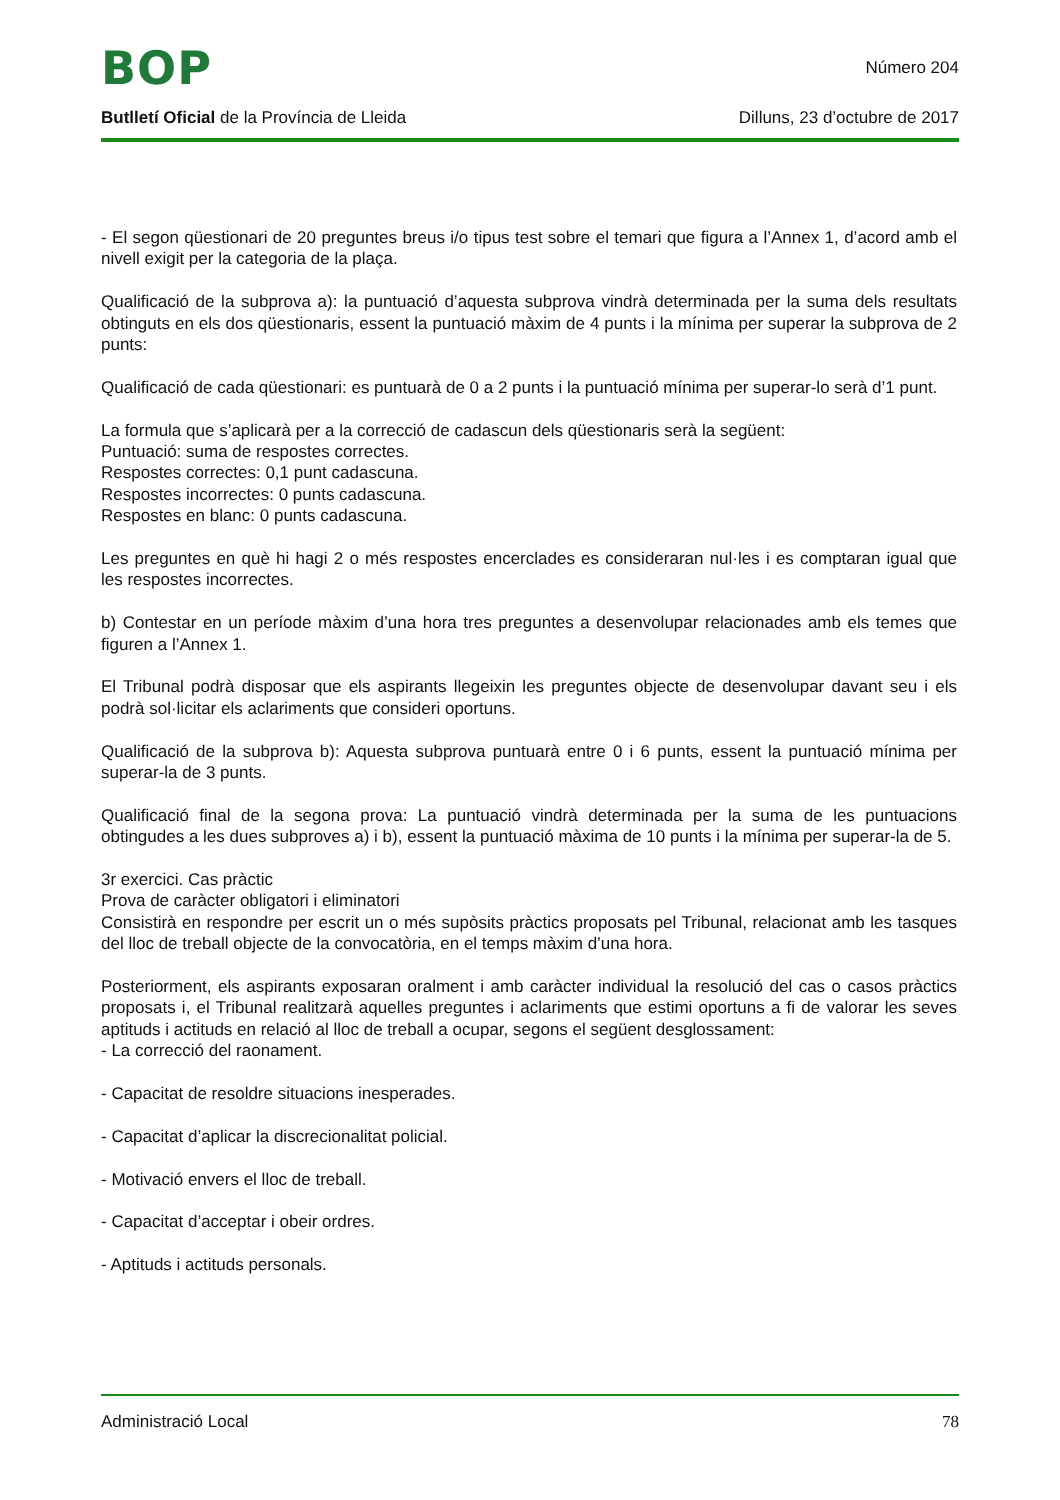BOP
Número 204
Butlletí Oficial de la Província de Lleida
Dilluns, 23 d’octubre de 2017
- El segon qüestionari de 20 preguntes breus i/o tipus test sobre el temari que figura a l’Annex 1, d’acord amb el nivell exigit per la categoria de la plaça.
Qualificació de la subprova a): la puntuació d’aquesta subprova vindrà determinada per la suma dels resultats obtinguts en els dos qüestionaris, essent la puntuació màxim de 4 punts i la mínima per superar la subprova de 2 punts:
Qualificació de cada qüestionari: es puntuarà de 0 a 2 punts i la puntuació mínima per superar-lo serà d’1 punt.
La formula que s’aplicarà per a la correcció de cadascun dels qüestionaris serà la següent:
Puntuació: suma de respostes correctes.
Respostes correctes: 0,1 punt cadascuna.
Respostes incorrectes: 0 punts cadascuna.
Respostes en blanc: 0 punts cadascuna.
Les preguntes en què hi hagi 2 o més respostes encerclades es consideraran nul·les i es comptaran igual que les respostes incorrectes.
b) Contestar en un període màxim d’una hora tres preguntes a desenvolupar relacionades amb els temes que figuren a l’Annex 1.
El Tribunal podrà disposar que els aspirants llegeixin les preguntes objecte de desenvolupar davant seu i els podrà sol·licitar els aclariments que consideri oportuns.
Qualificació de la subprova b): Aquesta subprova puntuarà entre 0 i 6 punts, essent la puntuació mínima per superar-la de 3 punts.
Qualificació final de la segona prova: La puntuació vindrà determinada per la suma de les puntuacions obtingudes a les dues subproves a) i b), essent la puntuació màxima de 10 punts i la mínima per superar-la de 5.
3r exercici. Cas pràctic
Prova de caràcter obligatori i eliminatori
Consistirà en respondre per escrit un o més supòsits pràctics proposats pel Tribunal, relacionat amb les tasques del lloc de treball objecte de la convocatòria, en el temps màxim d’una hora.
Posteriorment, els aspirants exposaran oralment i amb caràcter individual la resolució del cas o casos pràctics proposats i, el Tribunal realitzarà aquelles preguntes i aclariments que estimi oportuns a fi de valorar les seves aptituds i actituds en relació al lloc de treball a ocupar, segons el següent desglossament:
- La correcció del raonament.
- Capacitat de resoldre situacions inesperades.
- Capacitat d’aplicar la discrecionalitat policial.
- Motivació envers el lloc de treball.
- Capacitat d’acceptar i obeir ordres.
- Aptituds i actituds personals.
Administració Local 78